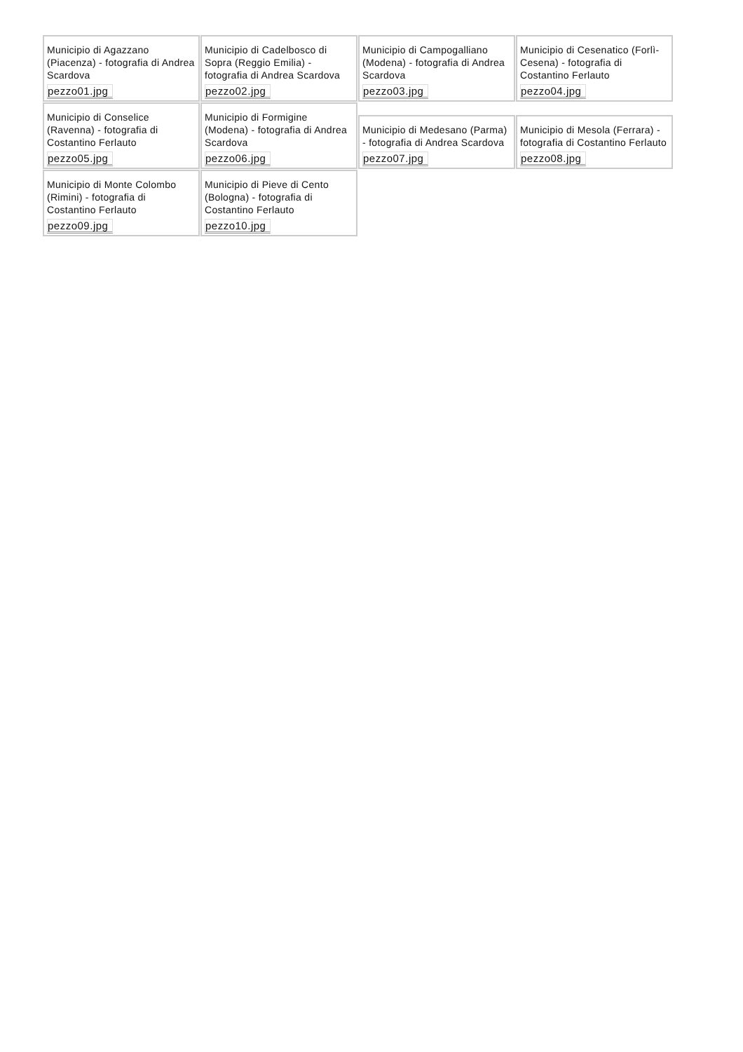Municipio di Agazzano (Piacenza) - fotografia di Andrea Scardova
pezzo01.jpg
Municipio di Cadelbosco di Sopra (Reggio Emilia) - fotografia di Andrea Scardova
pezzo02.jpg
Municipio di Campogalliano (Modena) - fotografia di Andrea Scardova
pezzo03.jpg
Municipio di Cesenatico (Forlì-Cesena) - fotografia di Costantino Ferlauto
pezzo04.jpg
Municipio di Conselice (Ravenna) - fotografia di Costantino Ferlauto
pezzo05.jpg
Municipio di Formigine (Modena) - fotografia di Andrea Scardova
pezzo06.jpg
Municipio di Medesano (Parma) - fotografia di Andrea Scardova
pezzo07.jpg
Municipio di Mesola (Ferrara) - fotografia di Costantino Ferlauto
pezzo08.jpg
Municipio di Monte Colombo (Rimini) - fotografia di Costantino Ferlauto
pezzo09.jpg
Municipio di Pieve di Cento (Bologna) - fotografia di Costantino Ferlauto
pezzo10.jpg